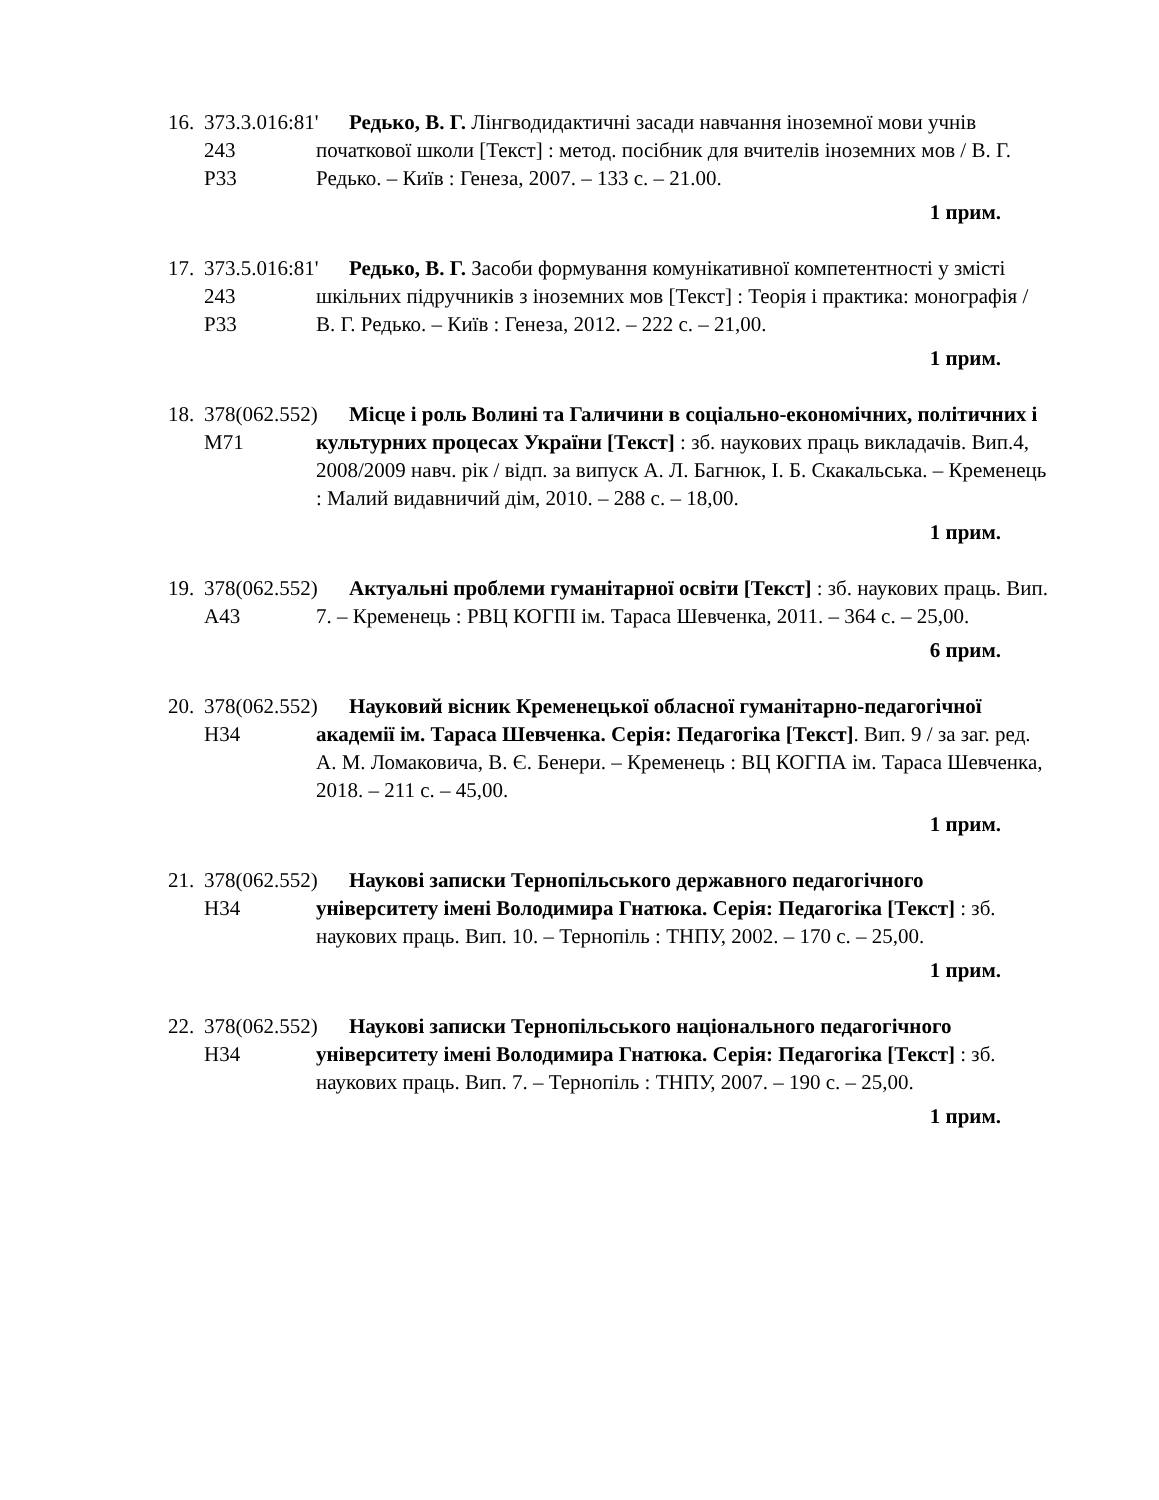16.
373.3.016:81'
243
Р33
Редько, В. Г. Лінгводидактичні засади навчання іноземної мови учнів початкової школи [Текст] : метод. посібник для вчителів іноземних мов / В. Г. Редько. – Київ : Генеза, 2007. – 133 с. – 21.00.
1 прим.
17.
373.5.016:81'
243
Р33
Редько, В. Г. Засоби формування комунікативної компетентності у змісті шкільних підручників з іноземних мов [Текст] : Теорія і практика: монографія / В. Г. Редько. – Київ : Генеза, 2012. – 222 с. – 21,00.
1 прим.
18.
378(062.552)
М71
Місце і роль Волині та Галичини в соціально-економічних, політичних і культурних процесах України [Текст] : зб. наукових праць викладачів. Вип.4, 2008/2009 навч. рік / відп. за випуск А. Л. Багнюк, І. Б. Скакальська. – Кременець : Малий видавничий дім, 2010. – 288 с. – 18,00.
1 прим.
19.
378(062.552)
А43
Актуальні проблеми гуманітарної освіти [Текст] : зб. наукових праць. Вип. 7. – Кременець : РВЦ КОГПІ ім. Тараса Шевченка, 2011. – 364 с. – 25,00.
6 прим.
20.
378(062.552)
Н34
Науковий вісник Кременецької обласної гуманітарно-педагогічної академії ім. Тараса Шевченка. Серія: Педагогіка [Текст]. Вип. 9 / за заг. ред. А. М. Ломаковича, В. Є. Бенери. – Кременець : ВЦ КОГПА ім. Тараса Шевченка, 2018. – 211 с. – 45,00.
1 прим.
21.
378(062.552)
Н34
Наукові записки Тернопільського державного педагогічного університету імені Володимира Гнатюка. Серія: Педагогіка [Текст] : зб. наукових праць. Вип. 10. – Тернопіль : ТНПУ, 2002. – 170 с. – 25,00.
1 прим.
22.
378(062.552)
Н34
Наукові записки Тернопільського національного педагогічного університету імені Володимира Гнатюка. Серія: Педагогіка [Текст] : зб. наукових праць. Вип. 7. – Тернопіль : ТНПУ, 2007. – 190 с. – 25,00.
1 прим.